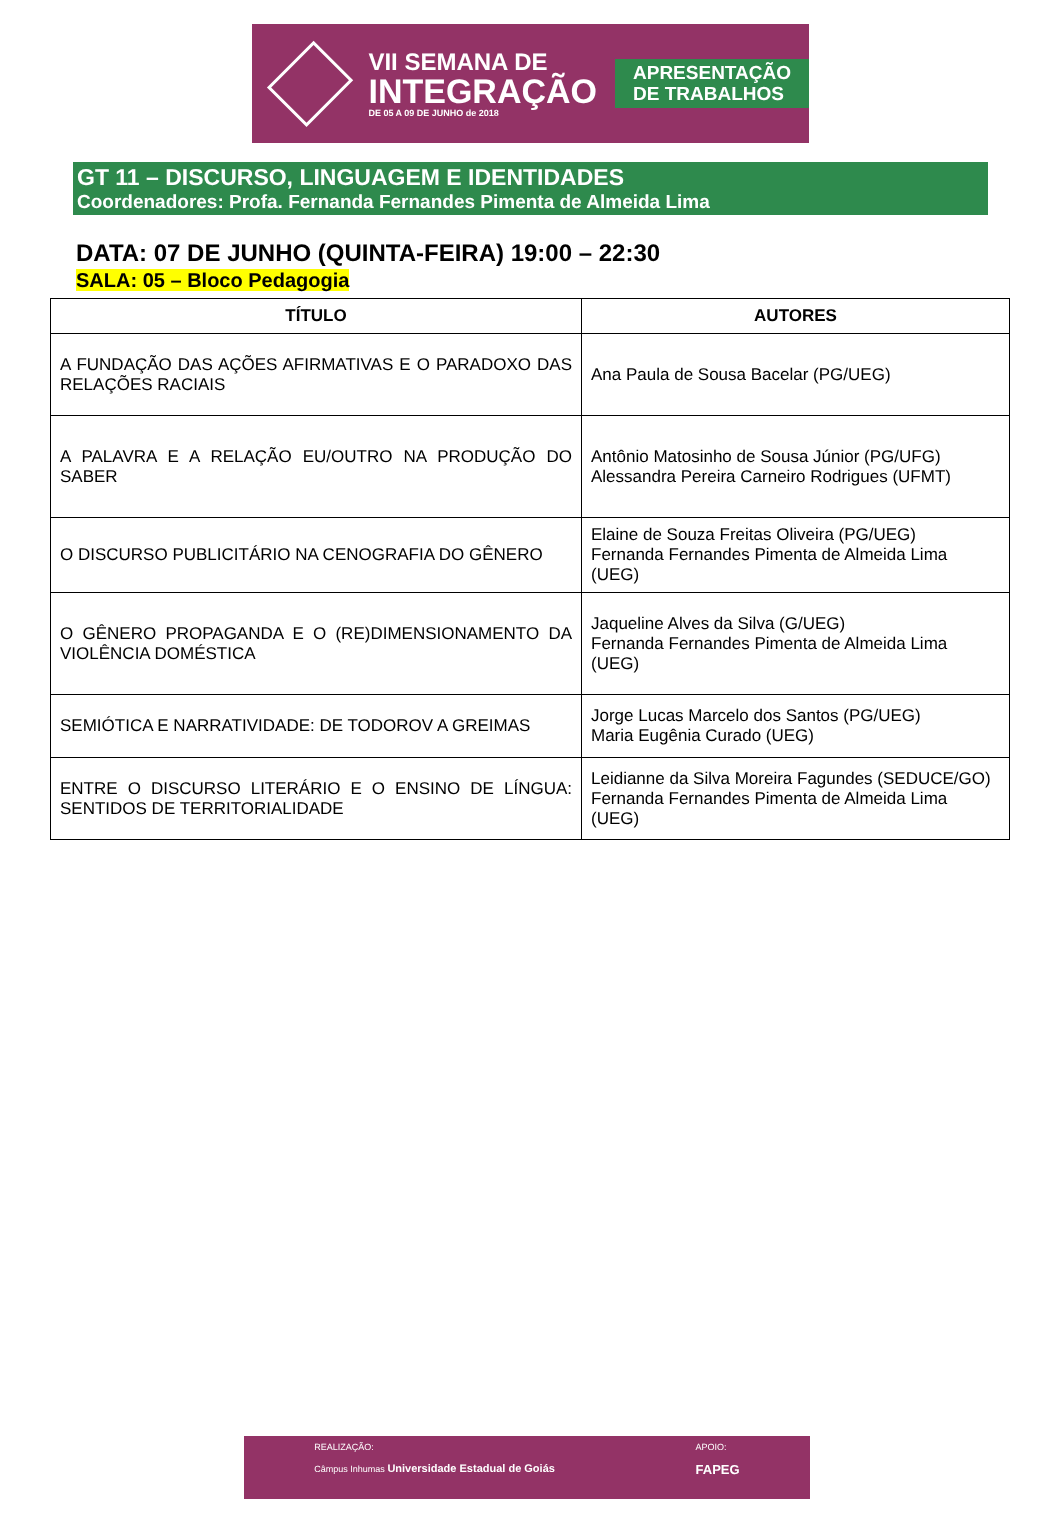VII SEMANA DE
INTEGRAÇÃO
DE 05 A 09 DE JUNHO de 2018
APRESENTAÇÃO
DE TRABALHOS
GT 11 – DISCURSO, LINGUAGEM E IDENTIDADES
Coordenadores: Profa. Fernanda Fernandes Pimenta de Almeida Lima
DATA: 07 DE JUNHO (QUINTA-FEIRA) 19:00 – 22:30
SALA: 05 – Bloco Pedagogia
| TÍTULO | AUTORES |
| --- | --- |
| A FUNDAÇÃO DAS AÇÕES AFIRMATIVAS E O PARADOXO DAS RELAÇÕES RACIAIS | Ana Paula de Sousa Bacelar (PG/UEG) |
| A PALAVRA E A RELAÇÃO EU/OUTRO NA PRODUÇÃO DO SABER | Antônio Matosinho de Sousa Júnior (PG/UFG) Alessandra Pereira Carneiro Rodrigues (UFMT) |
| O DISCURSO PUBLICITÁRIO NA CENOGRAFIA DO GÊNERO | Elaine de Souza Freitas Oliveira (PG/UEG) Fernanda Fernandes Pimenta de Almeida Lima (UEG) |
| O GÊNERO PROPAGANDA E O (RE)DIMENSIONAMENTO DA VIOLÊNCIA DOMÉSTICA | Jaqueline Alves da Silva (G/UEG) Fernanda Fernandes Pimenta de Almeida Lima (UEG) |
| SEMIÓTICA E NARRATIVIDADE: DE TODOROV A GREIMAS | Jorge Lucas Marcelo dos Santos (PG/UEG) Maria Eugênia Curado (UEG) |
| ENTRE O DISCURSO LITERÁRIO E O ENSINO DE LÍNGUA: SENTIDOS DE TERRITORIALIDADE | Leidianne da Silva Moreira Fagundes (SEDUCE/GO) Fernanda Fernandes Pimenta de Almeida Lima (UEG) |
REALIZAÇÃO:
Câmpus Inhumas Universidade Estadual de Goiás
APOIO:
FAPEG